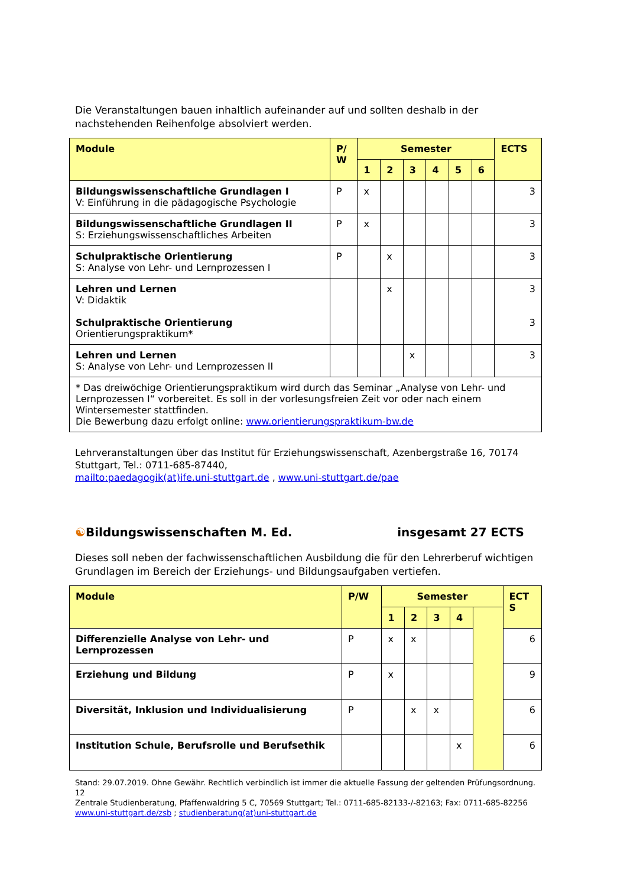Die Veranstaltungen bauen inhaltlich aufeinander auf und sollten deshalb in der nachstehenden Reihenfolge absolviert werden.
| Module | P/ W | Semester | | | | | | ECTS |
| --- | --- | --- | --- | --- | --- | --- | --- | --- |
| | | 1 | 2 | 3 | 4 | 5 | 6 | |
| Bildungswissenschaftliche Grundlagen I V: Einführung in die pädagogische Psychologie | P | x | | | | | | 3 |
| Bildungswissenschaftliche Grundlagen II S: Erziehungswissenschaftliches Arbeiten | P | x | | | | | | 3 |
| Schulpraktische Orientierung S: Analyse von Lehr- und Lernprozessen I | P | | x | | | | | 3 |
| Lehren und Lernen V: Didaktik Schulpraktische Orientierung Orientierungspraktikum* | | | x | | | | | 3 3 |
| Lehren und Lernen S: Analyse von Lehr- und Lernprozessen II | | | | x | | | | 3 |
| * Das dreiwöchige Orientierungspraktikum wird durch das Seminar „Analyse von Lehr- und Lernprozessen I“ vorbereitet. Es soll in der vorlesungsfreien Zeit vor oder nach einem Wintersemester stattfinden. Die Bewerbung dazu erfolgt online: www.orientierungspraktikum-bw.de | | | | | | | | |
Lehrveranstaltungen über das Institut für Erziehungswissenschaft, Azenbergstraße 16, 70174 Stuttgart, Tel.: 0711-685-87440,
mailto:paedagogik(at)ife.uni-stuttgart.de , www.uni-stuttgart.de/pae
☯Bildungswissenschaften M. Ed. insgesamt 27 ECTS
Dieses soll neben der fachwissenschaftlichen Ausbildung die für den Lehrerberuf wichtigen Grundlagen im Bereich der Erziehungs- und Bildungsaufgaben vertiefen.
| Module | P/W | Semester | | | | | ECT S |
| --- | --- | --- | --- | --- | --- | --- | --- |
| | | 1 | 2 | 3 | 4 | | |
| Differenzielle Analyse von Lehr- und Lernprozessen | P | x | x | | | | 6 |
| Erziehung und Bildung | P | x | | | | | 9 |
| Diversität, Inklusion und Individualisierung | P | | x | x | | | 6 |
| Institution Schule, Berufsrolle und Berufsethik | | | | | x | | 6 |
Stand: 29.07.2019. Ohne Gewähr. Rechtlich verbindlich ist immer die aktuelle Fassung der geltenden Prüfungsordnung. 12
Zentrale Studienberatung, Pfaffenwaldring 5 C, 70569 Stuttgart; Tel.: 0711-685-82133-/-82163; Fax: 0711-685-82256
www.uni-stuttgart.de/zsb ; studienberatung(at)uni-stuttgart.de